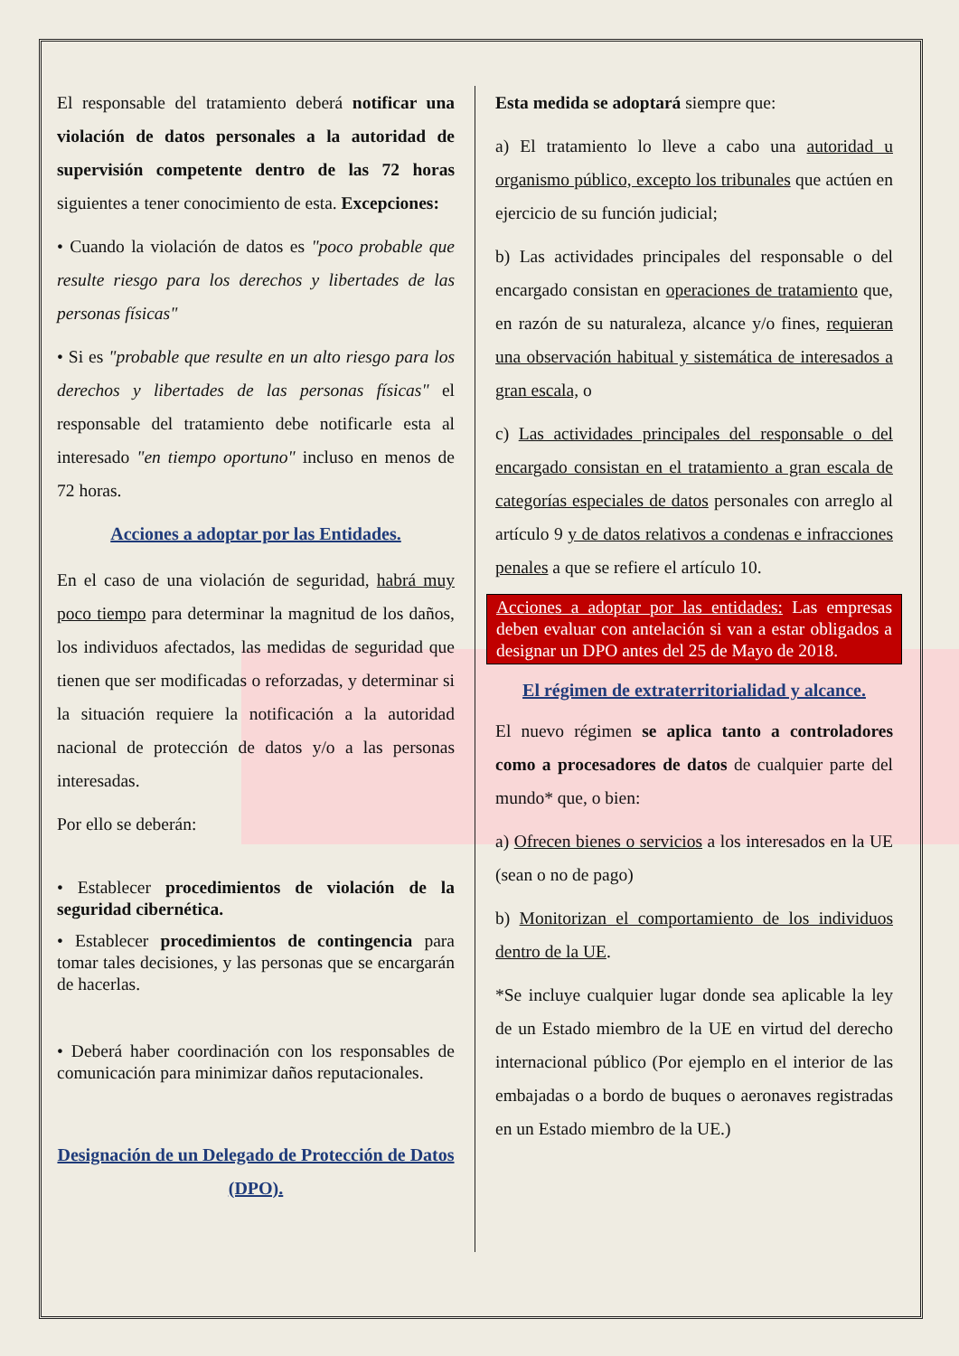El responsable del tratamiento deberá notificar una violación de datos personales a la autoridad de supervisión competente dentro de las 72 horas siguientes a tener conocimiento de esta. Excepciones:
• Cuando la violación de datos es "poco probable que resulte riesgo para los derechos y libertades de las personas físicas"
• Si es "probable que resulte en un alto riesgo para los derechos y libertades de las personas físicas" el responsable del tratamiento debe notificarle esta al interesado "en tiempo oportuno" incluso en menos de 72 horas.
Acciones a adoptar por las Entidades.
En el caso de una violación de seguridad, habrá muy poco tiempo para determinar la magnitud de los daños, los individuos afectados, las medidas de seguridad que tienen que ser modificadas o reforzadas, y determinar si la situación requiere la notificación a la autoridad nacional de protección de datos y/o a las personas interesadas.
Por ello se deberán:
• Establecer procedimientos de violación de la seguridad cibernética.
• Establecer procedimientos de contingencia para tomar tales decisiones, y las personas que se encargarán de hacerlas.
• Deberá haber coordinación con los responsables de comunicación para minimizar daños reputacionales.
Designación de un Delegado de Protección de Datos (DPO).
Esta medida se adoptará siempre que:
a) El tratamiento lo lleve a cabo una autoridad u organismo público, excepto los tribunales que actúen en ejercicio de su función judicial;
b) Las actividades principales del responsable o del encargado consistan en operaciones de tratamiento que, en razón de su naturaleza, alcance y/o fines, requieran una observación habitual y sistemática de interesados a gran escala, o
c) Las actividades principales del responsable o del encargado consistan en el tratamiento a gran escala de categorías especiales de datos personales con arreglo al artículo 9 y de datos relativos a condenas e infracciones penales a que se refiere el artículo 10.
Acciones a adoptar por las entidades: Las empresas deben evaluar con antelación si van a estar obligados a designar un DPO antes del 25 de Mayo de 2018.
El régimen de extraterritorialidad y alcance.
El nuevo régimen se aplica tanto a controladores como a procesadores de datos de cualquier parte del mundo* que, o bien:
a) Ofrecen bienes o servicios a los interesados en la UE (sean o no de pago)
b) Monitorizan el comportamiento de los individuos dentro de la UE.
*Se incluye cualquier lugar donde sea aplicable la ley de un Estado miembro de la UE en virtud del derecho internacional público (Por ejemplo en el interior de las embajadas o a bordo de buques o aeronaves registradas en un Estado miembro de la UE.)